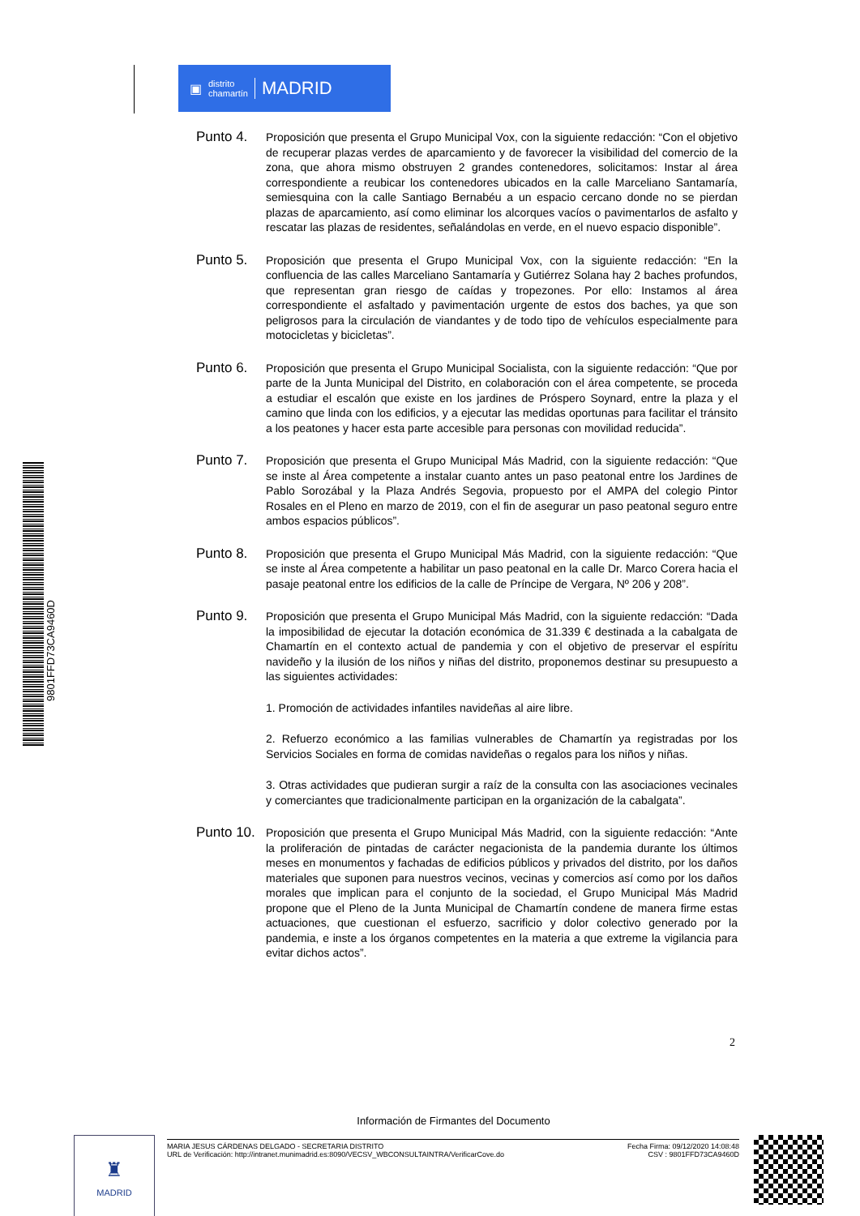▣ distrito
chamartín MADRID
9801FFD73CA9460D
Punto 4.
Proposición que presenta el Grupo Municipal Vox, con la siguiente redacción: “Con el objetivo de recuperar plazas verdes de aparcamiento y de favorecer la visibilidad del comercio de la zona, que ahora mismo obstruyen 2 grandes contenedores, solicitamos: Instar al área correspondiente a reubicar los contenedores ubicados en la calle Marceliano Santamaría, semiesquina con la calle Santiago Bernabéu a un espacio cercano donde no se pierdan plazas de aparcamiento, así como eliminar los alcorques vacíos o pavimentarlos de asfalto y rescatar las plazas de residentes, señalándolas en verde, en el nuevo espacio disponible”.
Punto 5.
Proposición que presenta el Grupo Municipal Vox, con la siguiente redacción: “En la confluencia de las calles Marceliano Santamaría y Gutiérrez Solana hay 2 baches profundos, que representan gran riesgo de caídas y tropezones. Por ello: Instamos al área correspondiente el asfaltado y pavimentación urgente de estos dos baches, ya que son peligrosos para la circulación de viandantes y de todo tipo de vehículos especialmente para motocicletas y bicicletas”.
Punto 6.
Proposición que presenta el Grupo Municipal Socialista, con la siguiente redacción: “Que por parte de la Junta Municipal del Distrito, en colaboración con el área competente, se proceda a estudiar el escalón que existe en los jardines de Próspero Soynard, entre la plaza y el camino que linda con los edificios, y a ejecutar las medidas oportunas para facilitar el tránsito a los peatones y hacer esta parte accesible para personas con movilidad reducida”.
Punto 7.
Proposición que presenta el Grupo Municipal Más Madrid, con la siguiente redacción: “Que se inste al Área competente a instalar cuanto antes un paso peatonal entre los Jardines de Pablo Sorozábal y la Plaza Andrés Segovia, propuesto por el AMPA del colegio Pintor Rosales en el Pleno en marzo de 2019, con el fin de asegurar un paso peatonal seguro entre ambos espacios públicos”.
Punto 8.
Proposición que presenta el Grupo Municipal Más Madrid, con la siguiente redacción: “Que se inste al Área competente a habilitar un paso peatonal en la calle Dr. Marco Corera hacia el pasaje peatonal entre los edificios de la calle de Príncipe de Vergara, Nº 206 y 208”.
Punto 9.
Proposición que presenta el Grupo Municipal Más Madrid, con la siguiente redacción: “Dada la imposibilidad de ejecutar la dotación económica de 31.339 € destinada a la cabalgata de Chamartín en el contexto actual de pandemia y con el objetivo de preservar el espíritu navideño y la ilusión de los niños y niñas del distrito, proponemos destinar su presupuesto a las siguientes actividades:
1. Promoción de actividades infantiles navideñas al aire libre.
2. Refuerzo económico a las familias vulnerables de Chamartín ya registradas por los Servicios Sociales en forma de comidas navideñas o regalos para los niños y niñas.
3. Otras actividades que pudieran surgir a raíz de la consulta con las asociaciones vecinales y comerciantes que tradicionalmente participan en la organización de la cabalgata”.
Punto 10.
Proposición que presenta el Grupo Municipal Más Madrid, con la siguiente redacción: “Ante la proliferación de pintadas de carácter negacionista de la pandemia durante los últimos meses en monumentos y fachadas de edificios públicos y privados del distrito, por los daños materiales que suponen para nuestros vecinos, vecinas y comercios así como por los daños morales que implican para el conjunto de la sociedad, el Grupo Municipal Más Madrid propone que el Pleno de la Junta Municipal de Chamartín condene de manera firme estas actuaciones, que cuestionan el esfuerzo, sacrificio y dolor colectivo generado por la pandemia, e inste a los órganos competentes en la materia a que extreme la vigilancia para evitar dichos actos”.
2
Información de Firmantes del Documento
♜
MADRID
MARIA JESUS CÁRDENAS DELGADO - SECRETARIA DISTRITO
URL de Verificación: http://intranet.munimadrid.es:8090/VECSV_WBCONSULTAINTRA/VerificarCove.do
Fecha Firma: 09/12/2020 14:08:48
CSV : 9801FFD73CA9460D